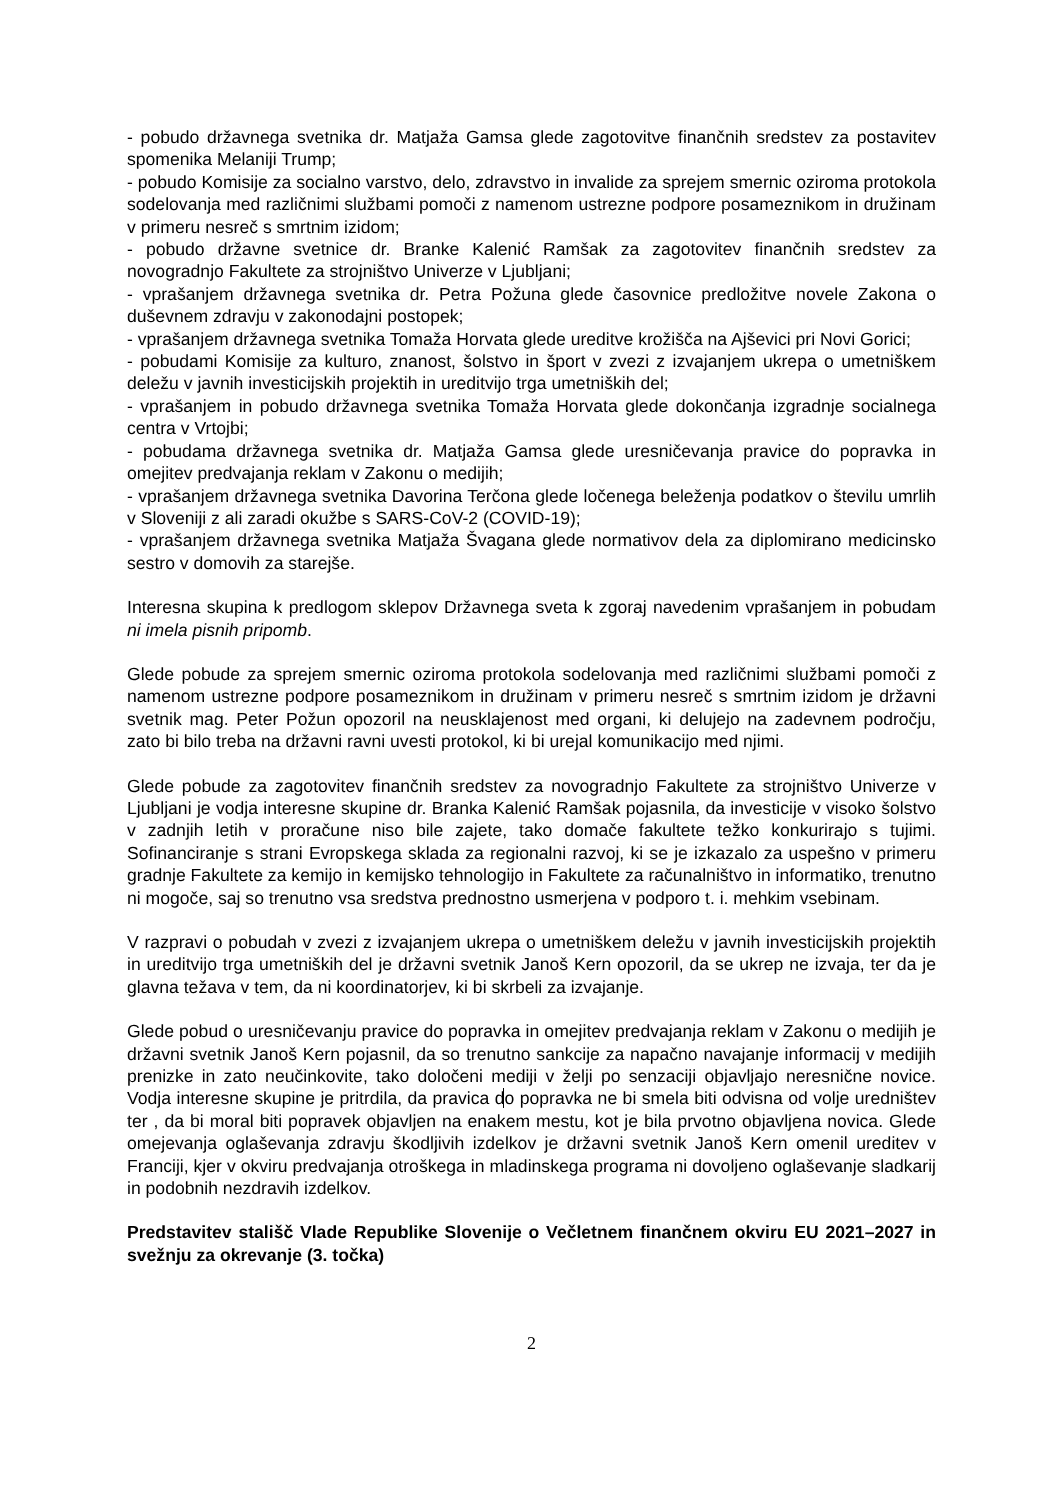- pobudo državnega svetnika dr. Matjaža Gamsa glede zagotovitve finančnih sredstev za postavitev spomenika Melaniji Trump;
- pobudo Komisije za socialno varstvo, delo, zdravstvo in invalide za sprejem smernic oziroma protokola sodelovanja med različnimi službami pomoči z namenom ustrezne podpore posameznikom in družinam v primeru nesreč s smrtnim izidom;
- pobudo državne svetnice dr. Branke Kalenić Ramšak za zagotovitev finančnih sredstev za novogradnjo Fakultete za strojništvo Univerze v Ljubljani;
- vprašanjem državnega svetnika dr. Petra Požuna glede časovnice predložitve novele Zakona o duševnem zdravju v zakonodajni postopek;
- vprašanjem državnega svetnika Tomaža Horvata glede ureditve krožišča na Ajševici pri Novi Gorici;
- pobudami Komisije za kulturo, znanost, šolstvo in šport v zvezi z izvajanjem ukrepa o umetniškem deležu v javnih investicijskih projektih in ureditvijo trga umetniških del;
- vprašanjem in pobudo državnega svetnika Tomaža Horvata glede dokončanja izgradnje socialnega centra v Vrtojbi;
- pobudama državnega svetnika dr. Matjaža Gamsa glede uresničevanja pravice do popravka in omejitev predvajanja reklam v Zakonu o medijih;
- vprašanjem državnega svetnika Davorina Terčona glede ločenega beleženja podatkov o številu umrlih v Sloveniji z ali zaradi okužbe s SARS-CoV-2 (COVID-19);
- vprašanjem državnega svetnika Matjaža Švagana glede normativov dela za diplomirano medicinsko sestro v domovih za starejše.
Interesna skupina k predlogom sklepov Državnega sveta k zgoraj navedenim vprašanjem in pobudam ni imela pisnih pripomb.
Glede pobude za sprejem smernic oziroma protokola sodelovanja med različnimi službami pomoči z namenom ustrezne podpore posameznikom in družinam v primeru nesreč s smrtnim izidom je državni svetnik mag. Peter Požun opozoril na neusklajenost med organi, ki delujejo na zadevnem področju, zato bi bilo treba na državni ravni uvesti protokol, ki bi urejal komunikacijo med njimi.
Glede pobude za zagotovitev finančnih sredstev za novogradnjo Fakultete za strojništvo Univerze v Ljubljani je vodja interesne skupine dr. Branka Kalenić Ramšak pojasnila, da investicije v visoko šolstvo v zadnjih letih v proračune niso bile zajete, tako domače fakultete težko konkurirajo s tujimi. Sofinanciranje s strani Evropskega sklada za regionalni razvoj, ki se je izkazalo za uspešno v primeru gradnje Fakultete za kemijo in kemijsko tehnologijo in Fakultete za računalništvo in informatiko, trenutno ni mogoče, saj so trenutno vsa sredstva prednostno usmerjena v podporo t. i. mehkim vsebinam.
V razpravi o pobudah v zvezi z izvajanjem ukrepa o umetniškem deležu v javnih investicijskih projektih in ureditvijo trga umetniških del je državni svetnik Janoš Kern opozoril, da se ukrep ne izvaja, ter da je glavna težava v tem, da ni koordinatorjev, ki bi skrbeli za izvajanje.
Glede pobud o uresničevanju pravice do popravka in omejitev predvajanja reklam v Zakonu o medijih je državni svetnik Janoš Kern pojasnil, da so trenutno sankcije za napačno navajanje informacij v medijih prenizke in zato neučinkovite, tako določeni mediji v želji po senzaciji objavljajo neresnične novice. Vodja interesne skupine je pritrdila, da pravica do popravka ne bi smela biti odvisna od volje uredništev ter , da bi moral biti popravek objavljen na enakem mestu, kot je bila prvotno objavljena novica. Glede omejevanja oglaševanja zdravju škodljivih izdelkov je državni svetnik Janoš Kern omenil ureditev v Franciji, kjer v okviru predvajanja otroškega in mladinskega programa ni dovoljeno oglaševanje sladkarij in podobnih nezdravih izdelkov.
Predstavitev stališč Vlade Republike Slovenije o Večletnem finančnem okviru EU 2021–2027 in svežnju za okrevanje (3. točka)
2